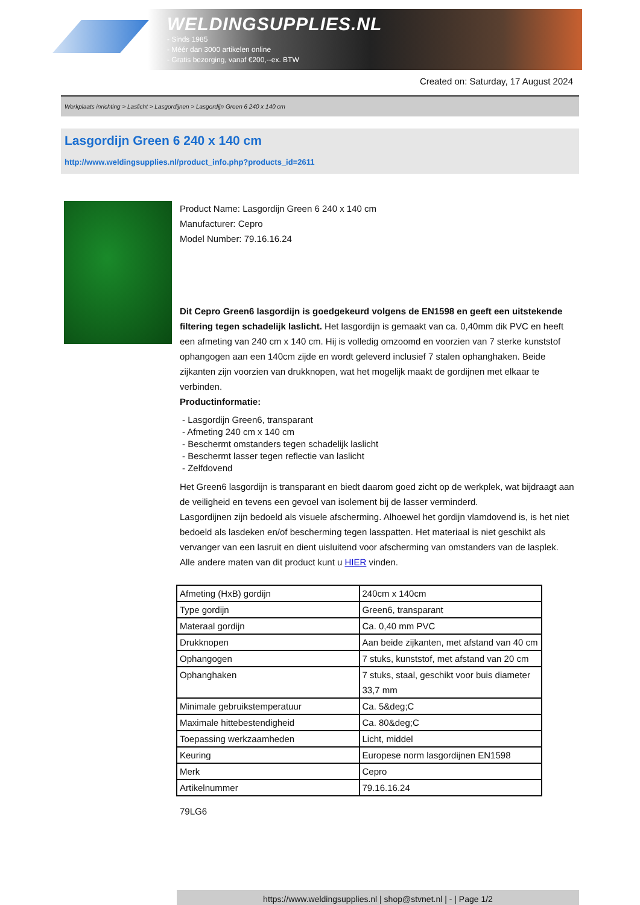WELDINGSUPPLIES.NL
- Sinds 1985
- Méér dan 3000 artikelen online
- Gratis bezorging, vanaf €200,--ex. BTW
Created on: Saturday, 17 August 2024
Werkplaats inrichting > Laslicht > Lasgordijnen > Lasgordijn Green 6 240 x 140 cm
Lasgordijn Green 6 240 x 140 cm
http://www.weldingsupplies.nl/product_info.php?products_id=2611
Product Name: Lasgordijn Green 6 240 x 140 cm
Manufacturer: Cepro
Model Number: 79.16.16.24
Dit Cepro Green6 lasgordijn is goedgekeurd volgens de EN1598 en geeft een uitstekende filtering tegen schadelijk laslicht. Het lasgordijn is gemaakt van ca. 0,40mm dik PVC en heeft een afmeting van 240 cm x 140 cm. Hij is volledig omzoomd en voorzien van 7 sterke kunststof ophangogen aan een 140cm zijde en wordt geleverd inclusief 7 stalen ophanghaken. Beide zijkanten zijn voorzien van drukknopen, wat het mogelijk maakt de gordijnen met elkaar te verbinden.
Productinformatie:
- Lasgordijn Green6, transparant
- Afmeting 240 cm x 140 cm
- Beschermt omstanders tegen schadelijk laslicht
- Beschermt lasser tegen reflectie van laslicht
- Zelfdovend
Het Green6 lasgordijn is transparant en biedt daarom goed zicht op de werkplek, wat bijdraagt aan de veiligheid en tevens een gevoel van isolement bij de lasser verminderd.
Lasgordijnen zijn bedoeld als visuele afscherming. Alhoewel het gordijn vlamdovend is, is het niet bedoeld als lasdeken en/of bescherming tegen lasspatten. Het materiaal is niet geschikt als vervanger van een lasruit en dient uisluitend voor afscherming van omstanders van de lasplek.
Alle andere maten van dit product kunt u HIER vinden.
| Afmeting (HxB) gordijn | 240cm x 140cm |
| Type gordijn | Green6, transparant |
| Materaal gordijn | Ca. 0,40 mm PVC |
| Drukknopen | Aan beide zijkanten, met afstand van 40 cm |
| Ophangogen | 7 stuks, kunststof, met afstand van 20 cm |
| Ophanghaken | 7 stuks, staal, geschikt voor buis diameter 33,7 mm |
| Minimale gebruikstemperatuur | Ca. 5&deg;C |
| Maximale hittebestendigheid | Ca. 80&deg;C |
| Toepassing werkzaamheden | Licht, middel |
| Keuring | Europese norm lasgordijnen EN1598 |
| Merk | Cepro |
| Artikelnummer | 79.16.16.24 |
79LG6
https://www.weldingsupplies.nl | shop@stvnet.nl | - | Page 1/2